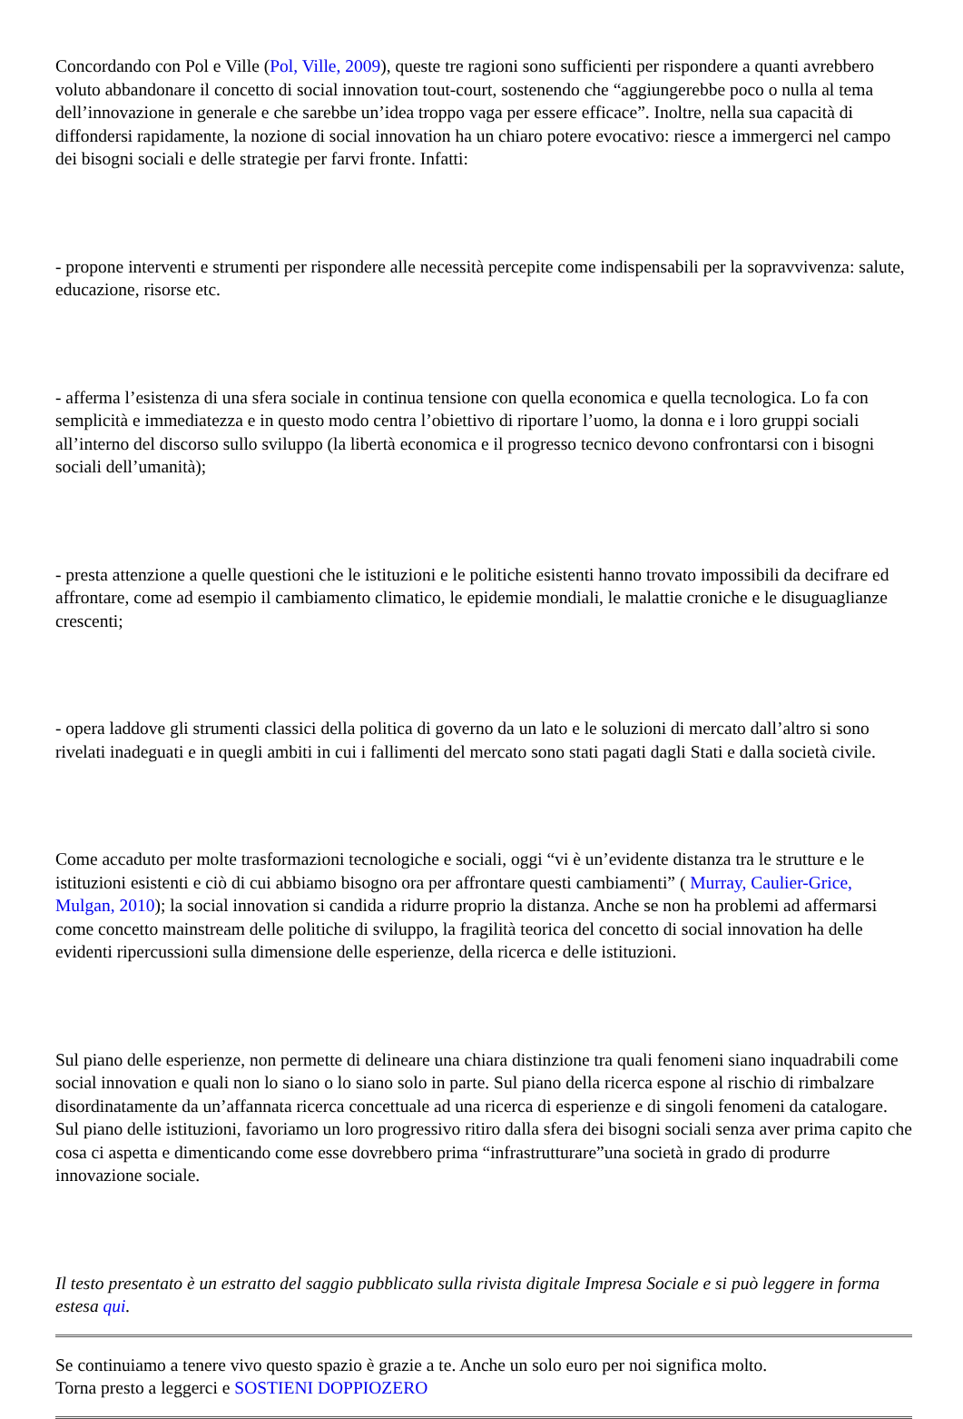Concordando con Pol e Ville (Pol, Ville, 2009), queste tre ragioni sono sufficienti per rispondere a quanti avrebbero voluto abbandonare il concetto di social innovation tout-court, sostenendo che “aggiungerebbe poco o nulla al tema dell’innovazione in generale e che sarebbe un’idea troppo vaga per essere efficace”. Inoltre, nella sua capacità di diffondersi rapidamente, la nozione di social innovation ha un chiaro potere evocativo: riesce a immergerci nel campo dei bisogni sociali e delle strategie per farvi fronte. Infatti:
- propone interventi e strumenti per rispondere alle necessità percepite come indispensabili per la sopravvivenza: salute, educazione, risorse etc.
- afferma l’esistenza di una sfera sociale in continua tensione con quella economica e quella tecnologica. Lo fa con semplicità e immediatezza e in questo modo centra l’obiettivo di riportare l’uomo, la donna e i loro gruppi sociali all’interno del discorso sullo sviluppo (la libertà economica e il progresso tecnico devono confrontarsi con i bisogni sociali dell’umanità);
- presta attenzione a quelle questioni che le istituzioni e le politiche esistenti hanno trovato impossibili da decifrare ed affrontare, come ad esempio il cambiamento climatico, le epidemie mondiali, le malattie croniche e le disuguaglianze crescenti;
- opera laddove gli strumenti classici della politica di governo da un lato e le soluzioni di mercato dall’altro si sono rivelati inadeguati e in quegli ambiti in cui i fallimenti del mercato sono stati pagati dagli Stati e dalla società civile.
Come accaduto per molte trasformazioni tecnologiche e sociali, oggi “vi è un’evidente distanza tra le strutture e le istituzioni esistenti e ciò di cui abbiamo bisogno ora per affrontare questi cambiamenti” ( Murray, Caulier-Grice, Mulgan, 2010); la social innovation si candida a ridurre proprio la distanza. Anche se non ha problemi ad affermarsi come concetto mainstream delle politiche di sviluppo, la fragilità teorica del concetto di social innovation ha delle evidenti ripercussioni sulla dimensione delle esperienze, della ricerca e delle istituzioni.
Sul piano delle esperienze, non permette di delineare una chiara distinzione tra quali fenomeni siano inquadrabili come social innovation e quali non lo siano o lo siano solo in parte. Sul piano della ricerca espone al rischio di rimbalzare disordinatamente da un’affannata ricerca concettuale ad una ricerca di esperienze e di singoli fenomeni da catalogare. Sul piano delle istituzioni, favoriamo un loro progressivo ritiro dalla sfera dei bisogni sociali senza aver prima capito che cosa ci aspetta e dimenticando come esse dovrebbero prima “infrastrutturare”una società in grado di produrre innovazione sociale.
Il testo presentato è un estratto del saggio pubblicato sulla rivista digitale Impresa Sociale e si può leggere in forma estesa qui.
Se continuiamo a tenere vivo questo spazio è grazie a te. Anche un solo euro per noi significa molto.
Torna presto a leggerci e SOSTIENI DOPPIOZERO